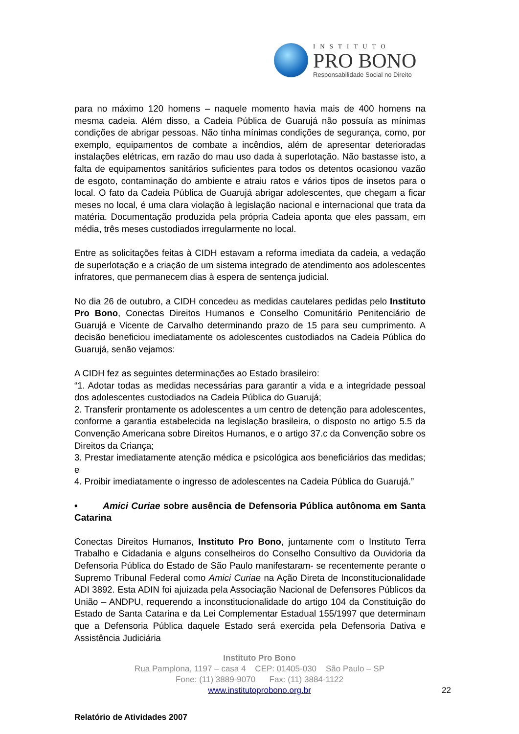INSTITUTO
PRO BONO
Responsabilidade Social no Direito
para no máximo 120 homens – naquele momento havia mais de 400 homens na mesma cadeia. Além disso, a Cadeia Pública de Guarujá não possuía as mínimas condições de abrigar pessoas. Não tinha mínimas condições de segurança, como, por exemplo, equipamentos de combate a incêndios, além de apresentar deterioradas instalações elétricas, em razão do mau uso dada à superlotação. Não bastasse isto, a falta de equipamentos sanitários suficientes para todos os detentos ocasionou vazão de esgoto, contaminação do ambiente e atraiu ratos e vários tipos de insetos para o local. O fato da Cadeia Pública de Guarujá abrigar adolescentes, que chegam a ficar meses no local, é uma clara violação à legislação nacional e internacional que trata da matéria. Documentação produzida pela própria Cadeia aponta que eles passam, em média, três meses custodiados irregularmente no local.
Entre as solicitações feitas à CIDH estavam a reforma imediata da cadeia, a vedação de superlotação e a criação de um sistema integrado de atendimento aos adolescentes infratores, que permanecem dias à espera de sentença judicial.
No dia 26 de outubro, a CIDH concedeu as medidas cautelares pedidas pelo Instituto Pro Bono, Conectas Direitos Humanos e Conselho Comunitário Penitenciário de Guarujá e Vicente de Carvalho determinando prazo de 15 para seu cumprimento. A decisão beneficiou imediatamente os adolescentes custodiados na Cadeia Pública do Guarujá, senão vejamos:
A CIDH fez as seguintes determinações ao Estado brasileiro:
“1. Adotar todas as medidas necessárias para garantir a vida e a integridade pessoal dos adolescentes custodiados na Cadeia Pública do Guarujá;
2. Transferir prontamente os adolescentes a um centro de detenção para adolescentes, conforme a garantia estabelecida na legislação brasileira, o disposto no artigo 5.5 da Convenção Americana sobre Direitos Humanos, e o artigo 37.c da Convenção sobre os Direitos da Criança;
3. Prestar imediatamente atenção médica e psicológica aos beneficiários das medidas; e
4. Proibir imediatamente o ingresso de adolescentes na Cadeia Pública do Guarujá.”
• Amici Curiae sobre ausência de Defensoria Pública autônoma em Santa Catarina
Conectas Direitos Humanos, Instituto Pro Bono, juntamente com o Instituto Terra Trabalho e Cidadania e alguns conselheiros do Conselho Consultivo da Ouvidoria da Defensoria Pública do Estado de São Paulo manifestaram- se recentemente perante o Supremo Tribunal Federal como Amici Curiae na Ação Direta de Inconstitucionalidade ADI 3892. Esta ADIN foi ajuizada pela Associação Nacional de Defensores Públicos da União – ANDPU, requerendo a inconstitucionalidade do artigo 104 da Constituição do Estado de Santa Catarina e da Lei Complementar Estadual 155/1997 que determinam que a Defensoria Pública daquele Estado será exercida pela Defensoria Dativa e Assistência Judiciária
Instituto Pro Bono
Rua Pamplona, 1197 – casa 4 CEP: 01405-030 São Paulo – SP
Fone: (11) 3889-9070 Fax: (11) 3884-1122
www.institutoprobono.org.br
22
Relatório de Atividades 2007